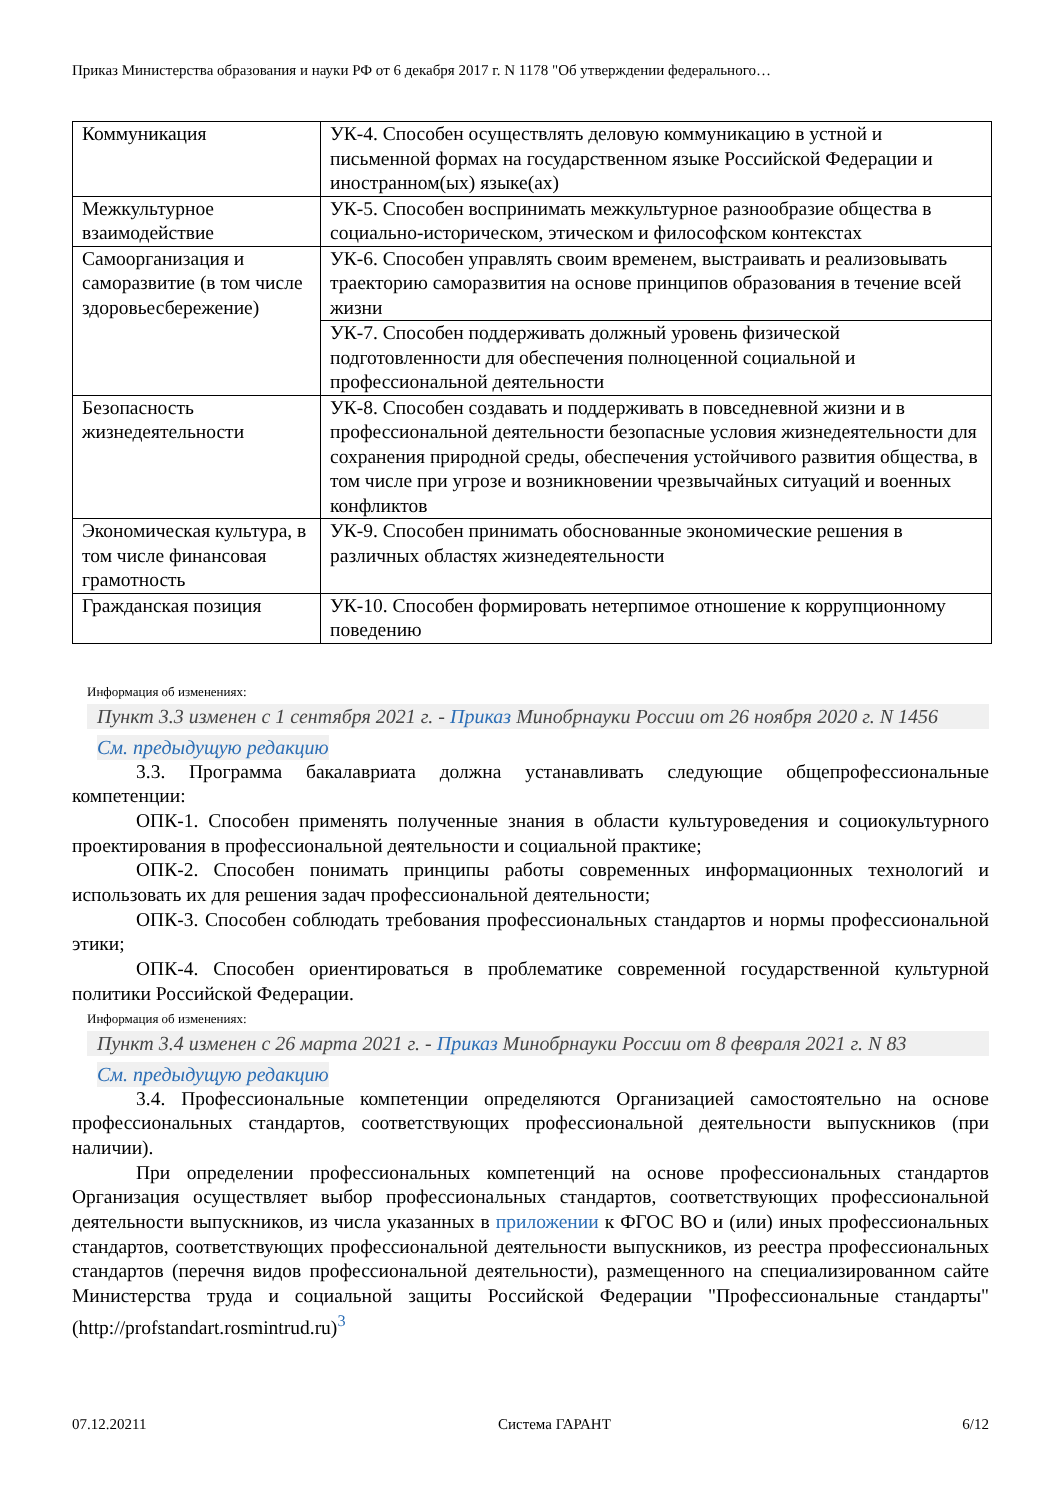Приказ Министерства образования и науки РФ от 6 декабря 2017 г. N 1178 "Об утверждении федерального…
| Коммуникация | УК-4. Способен осуществлять деловую коммуникацию в устной и письменной формах на государственном языке Российской Федерации и иностранном(ых) языке(ах) |
| Межкультурное взаимодействие | УК-5. Способен воспринимать межкультурное разнообразие общества в социально-историческом, этическом и философском контекстах |
| Самоорганизация и саморазвитие (в том числе здоровьесбережение) | УК-6. Способен управлять своим временем, выстраивать и реализовывать траекторию саморазвития на основе принципов образования в течение всей жизни |
| | УК-7. Способен поддерживать должный уровень физической подготовленности для обеспечения полноценной социальной и профессиональной деятельности |
| Безопасность жизнедеятельности | УК-8. Способен создавать и поддерживать в повседневной жизни и в профессиональной деятельности безопасные условия жизнедеятельности для сохранения природной среды, обеспечения устойчивого развития общества, в том числе при угрозе и возникновении чрезвычайных ситуаций и военных конфликтов |
| Экономическая культура, в том числе финансовая грамотность | УК-9. Способен принимать обоснованные экономические решения в различных областях жизнедеятельности |
| Гражданская позиция | УК-10. Способен формировать нетерпимое отношение к коррупционному поведению |
Информация об изменениях:
Пункт 3.3 изменен с 1 сентября 2021 г. - Приказ Минобрнауки России от 26 ноября 2020 г. N 1456
См. предыдущую редакцию
3.3. Программа бакалавриата должна устанавливать следующие общепрофессиональные компетенции:
ОПК-1. Способен применять полученные знания в области культуроведения и социокультурного проектирования в профессиональной деятельности и социальной практике;
ОПК-2. Способен понимать принципы работы современных информационных технологий и использовать их для решения задач профессиональной деятельности;
ОПК-3. Способен соблюдать требования профессиональных стандартов и нормы профессиональной этики;
ОПК-4. Способен ориентироваться в проблематике современной государственной культурной политики Российской Федерации.
Информация об изменениях:
Пункт 3.4 изменен с 26 марта 2021 г. - Приказ Минобрнауки России от 8 февраля 2021 г. N 83
См. предыдущую редакцию
3.4. Профессиональные компетенции определяются Организацией самостоятельно на основе профессиональных стандартов, соответствующих профессиональной деятельности выпускников (при наличии).
При определении профессиональных компетенций на основе профессиональных стандартов Организация осуществляет выбор профессиональных стандартов, соответствующих профессиональной деятельности выпускников, из числа указанных в приложении к ФГОС ВО и (или) иных профессиональных стандартов, соответствующих профессиональной деятельности выпускников, из реестра профессиональных стандартов (перечня видов профессиональной деятельности), размещенного на специализированном сайте Министерства труда и социальной защиты Российской Федерации "Профессиональные стандарты" (http://profstandart.rosmintrud.ru)<sup>3</sup>
07.12.20211 Система ГАРАНТ 6/12